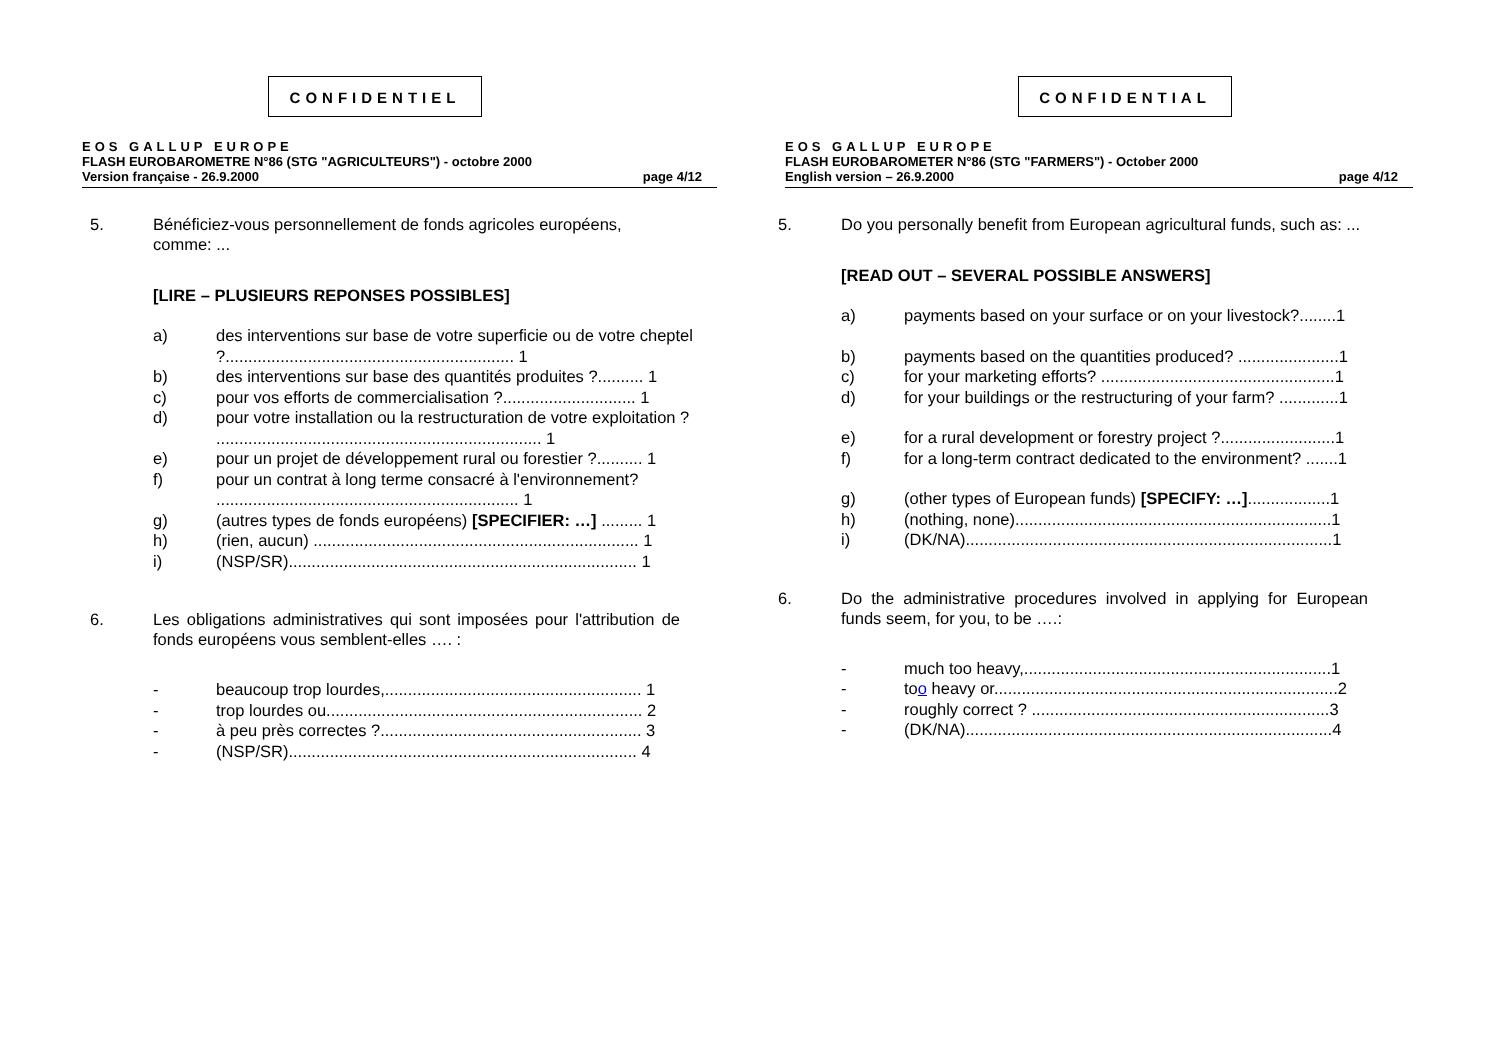CONFIDENTIEL
EOS GALLUP EUROPE
FLASH EUROBAROMETRE N°86 (STG "AGRICULTEURS") - octobre 2000
Version française - 26.9.2000 page 4/12
5. Bénéficiez-vous personnellement de fonds agricoles européens, comme: ...
[LIRE – PLUSIEURS REPONSES POSSIBLES]
a) des interventions sur base de votre superficie ou de votre cheptel ?............................................................... 1
b) des interventions sur base des quantités produites ?.......... 1
c) pour vos efforts de commercialisation ?............................. 1
d) pour votre installation ou la restructuration de votre exploitation ? ....................................................................... 1
e) pour un projet de développement rural ou forestier ?.......... 1
f) pour un contrat à long terme consacré à l'environnement? .................................................................. 1
g) (autres types de fonds européens) [SPECIFIER: …] ......... 1
h) (rien, aucun) ....................................................................... 1
i) (NSP/SR)............................................................................ 1
6. Les obligations administratives qui sont imposées pour l'attribution de fonds européens vous semblent-elles …. :
- beaucoup trop lourdes,........................................................ 1
- trop lourdes ou..................................................................... 2
- à peu près correctes ?......................................................... 3
- (NSP/SR)............................................................................ 4
CONFIDENTIAL
EOS GALLUP EUROPE
FLASH EUROBAROMETER N°86 (STG "FARMERS") - October 2000
English version – 26.9.2000 page 4/12
5. Do you personally benefit from European agricultural funds, such as: ...
[READ OUT – SEVERAL POSSIBLE ANSWERS]
a) payments based on your surface or on your livestock?........1
b) payments based on the quantities produced? ......................1
c) for your marketing efforts? ...................................................1
d) for your buildings or the restructuring of your farm? .............1
e) for a rural development or forestry project ?.........................1
f) for a long-term contract dedicated to the environment? .......1
g) (other types of European funds) [SPECIFY: …]..................1
h) (nothing, none).....................................................................1
i) (DK/NA)................................................................................1
6. Do the administrative procedures involved in applying for European funds seem, for you, to be ….:
- much too heavy,...................................................................1
- too heavy or...........................................................................2
- roughly correct ? .................................................................3
- (DK/NA)................................................................................4